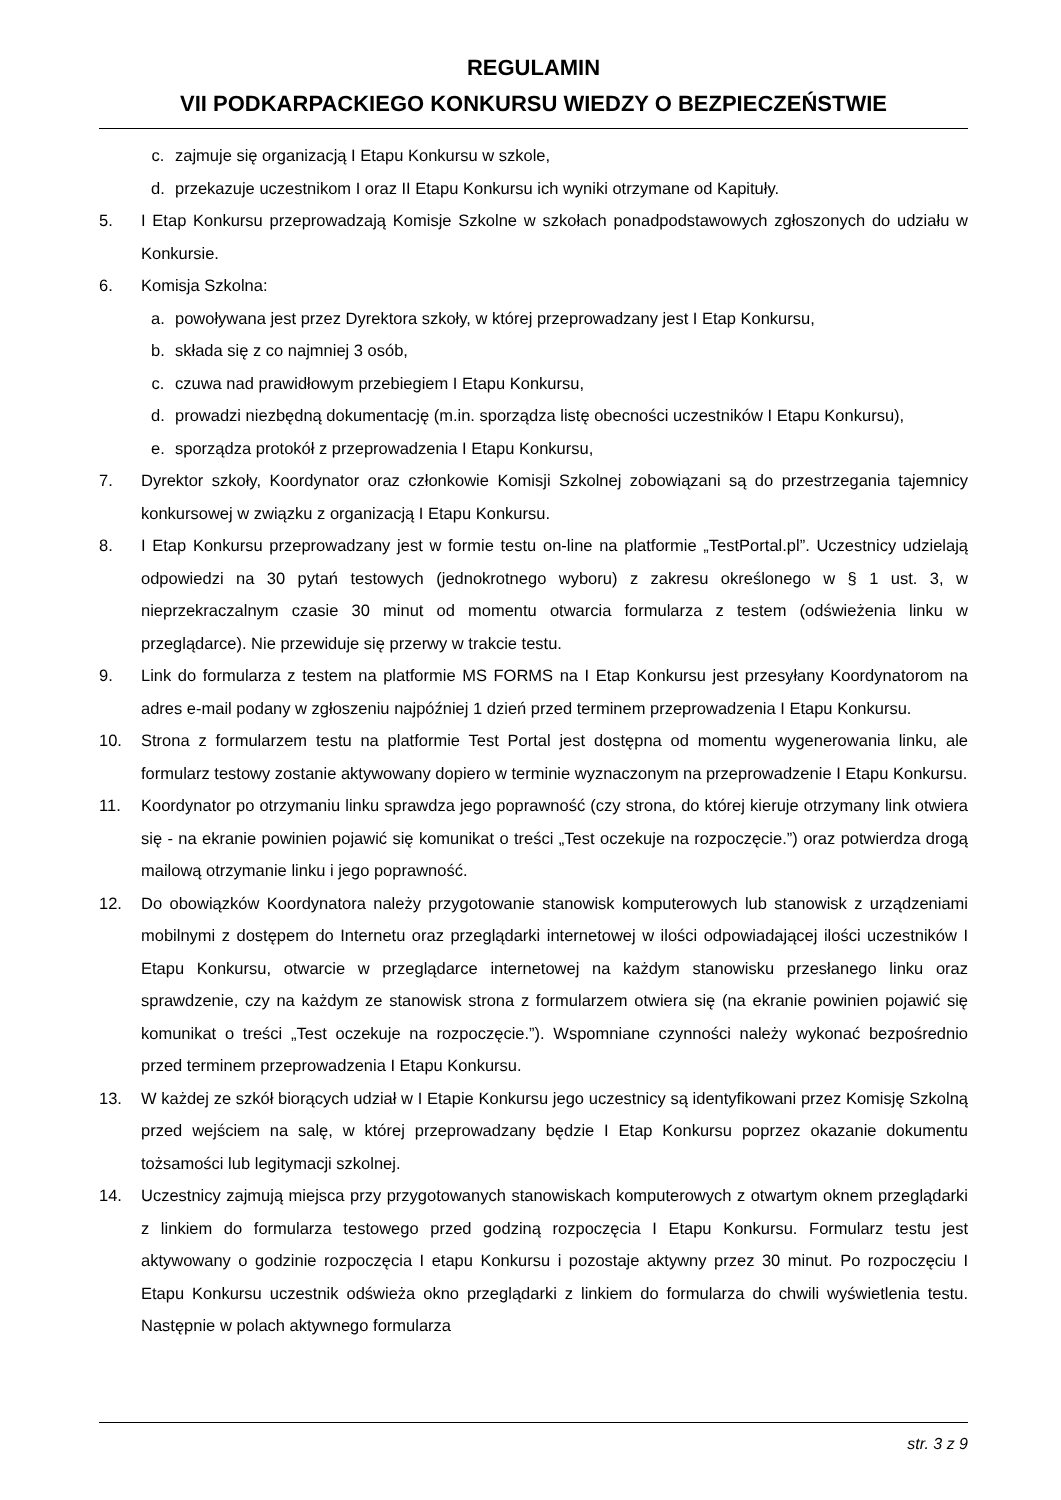REGULAMIN
VII PODKARPACKIEGO KONKURSU WIEDZY O BEZPIECZEŃSTWIE
c. zajmuje się organizacją I Etapu Konkursu w szkole,
d. przekazuje uczestnikom I oraz II Etapu Konkursu ich wyniki otrzymane od Kapituły.
5. I Etap Konkursu przeprowadzają Komisje Szkolne w szkołach ponadpodstawowych zgłoszonych do udziału w Konkursie.
6. Komisja Szkolna:
a. powoływana jest przez Dyrektora szkoły, w której przeprowadzany jest I Etap Konkursu,
b. składa się z co najmniej 3 osób,
c. czuwa nad prawidłowym przebiegiem I Etapu Konkursu,
d. prowadzi niezbędną dokumentację (m.in. sporządza listę obecności uczestników I Etapu Konkursu),
e. sporządza protokół z przeprowadzenia I Etapu Konkursu,
7. Dyrektor szkoły, Koordynator oraz członkowie Komisji Szkolnej zobowiązani są do przestrzegania tajemnicy konkursowej w związku z organizacją I Etapu Konkursu.
8. I Etap Konkursu przeprowadzany jest w formie testu on-line na platformie „TestPortal.pl”. Uczestnicy udzielają odpowiedzi na 30 pytań testowych (jednokrotnego wyboru) z zakresu określonego w § 1 ust. 3, w nieprzekraczalnym czasie 30 minut od momentu otwarcia formularza z testem (odświeżenia linku w przeglądarce). Nie przewiduje się przerwy w trakcie testu.
9. Link do formularza z testem na platformie MS FORMS na I Etap Konkursu jest przesyłany Koordynatorom na adres e-mail podany w zgłoszeniu najpóźniej 1 dzień przed terminem przeprowadzenia I Etapu Konkursu.
10. Strona z formularzem testu na platformie Test Portal jest dostępna od momentu wygenerowania linku, ale formularz testowy zostanie aktywowany dopiero w terminie wyznaczonym na przeprowadzenie I Etapu Konkursu.
11. Koordynator po otrzymaniu linku sprawdza jego poprawność (czy strona, do której kieruje otrzymany link otwiera się - na ekranie powinien pojawić się komunikat o treści „Test oczekuje na rozpoczęcie.”) oraz potwierdza drogą mailową otrzymanie linku i jego poprawność.
12. Do obowiązków Koordynatora należy przygotowanie stanowisk komputerowych lub stanowisk z urządzeniami mobilnymi z dostępem do Internetu oraz przeglądarki internetowej w ilości odpowiadającej ilości uczestników I Etapu Konkursu, otwarcie w przeglądarce internetowej na każdym stanowisku przesłanego linku oraz sprawdzenie, czy na każdym ze stanowisk strona z formularzem otwiera się (na ekranie powinien pojawić się komunikat o treści „Test oczekuje na rozpoczęcie.”). Wspomniane czynności należy wykonać bezpośrednio przed terminem przeprowadzenia I Etapu Konkursu.
13. W każdej ze szkół biorących udział w I Etapie Konkursu jego uczestnicy są identyfikowani przez Komisję Szkolną przed wejściem na salę, w której przeprowadzany będzie I Etap Konkursu poprzez okazanie dokumentu tożsamości lub legitymacji szkolnej.
14. Uczestnicy zajmują miejsca przy przygotowanych stanowiskach komputerowych z otwartym oknem przeglądarki z linkiem do formularza testowego przed godziną rozpoczęcia I Etapu Konkursu. Formularz testu jest aktywowany o godzinie rozpoczęcia I etapu Konkursu i pozostaje aktywny przez 30 minut. Po rozpoczęciu I Etapu Konkursu uczestnik odświeża okno przeglądarki z linkiem do formularza do chwili wyświetlenia testu. Następnie w polach aktywnego formularza
str. 3 z 9